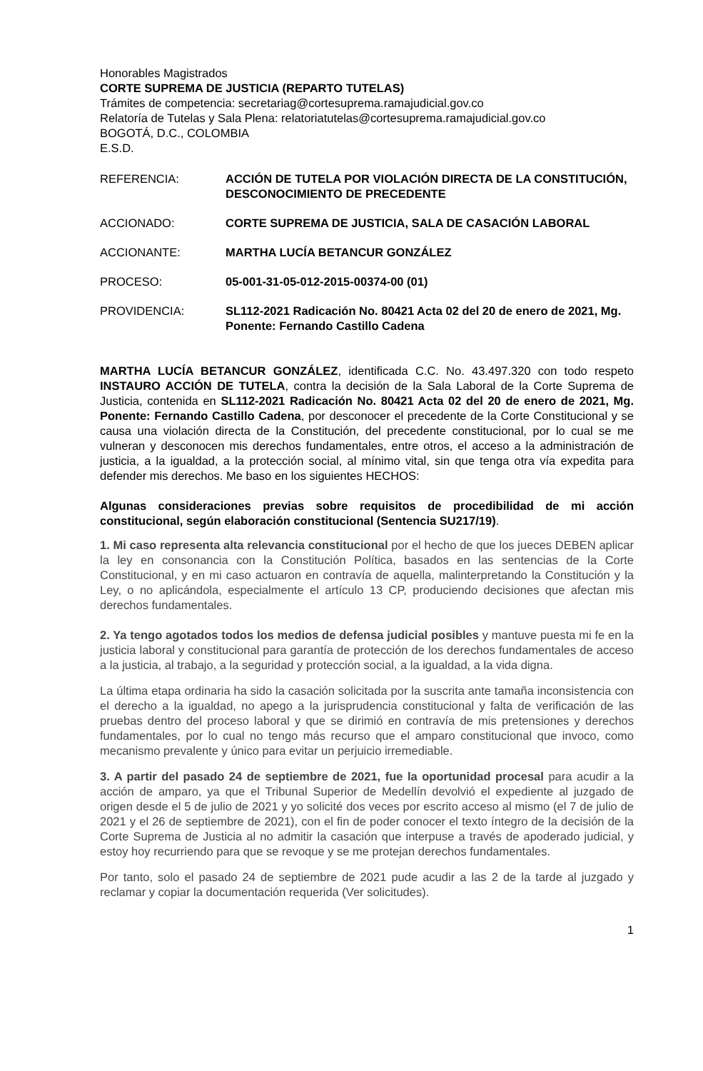Honorables Magistrados
CORTE SUPREMA DE JUSTICIA (REPARTO TUTELAS)
Trámites de competencia: secretariag@cortesuprema.ramajudicial.gov.co
Relatoría de Tutelas y Sala Plena: relatoriatutelas@cortesuprema.ramajudicial.gov.co
BOGOTÁ, D.C., COLOMBIA
E.S.D.
REFERENCIA: ACCIÓN DE TUTELA POR VIOLACIÓN DIRECTA DE LA CONSTITUCIÓN, DESCONOCIMIENTO DE PRECEDENTE
ACCIONADO: CORTE SUPREMA DE JUSTICIA, SALA DE CASACIÓN LABORAL
ACCIONANTE: MARTHA LUCÍA BETANCUR GONZÁLEZ
PROCESO: 05-001-31-05-012-2015-00374-00 (01)
PROVIDENCIA: SL112-2021 Radicación No. 80421 Acta 02 del 20 de enero de 2021, Mg. Ponente: Fernando Castillo Cadena
MARTHA LUCÍA BETANCUR GONZÁLEZ, identificada C.C. No. 43.497.320 con todo respeto INSTAURO ACCIÓN DE TUTELA, contra la decisión de la Sala Laboral de la Corte Suprema de Justicia, contenida en SL112-2021 Radicación No. 80421 Acta 02 del 20 de enero de 2021, Mg. Ponente: Fernando Castillo Cadena, por desconocer el precedente de la Corte Constitucional y se causa una violación directa de la Constitución, del precedente constitucional, por lo cual se me vulneran y desconocen mis derechos fundamentales, entre otros, el acceso a la administración de justicia, a la igualdad, a la protección social, al mínimo vital, sin que tenga otra vía expedita para defender mis derechos. Me baso en los siguientes HECHOS:
Algunas consideraciones previas sobre requisitos de procedibilidad de mi acción constitucional, según elaboración constitucional (Sentencia SU217/19).
1. Mi caso representa alta relevancia constitucional por el hecho de que los jueces DEBEN aplicar la ley en consonancia con la Constitución Política, basados en las sentencias de la Corte Constitucional, y en mi caso actuaron en contravía de aquella, malinterpretando la Constitución y la Ley, o no aplicándola, especialmente el artículo 13 CP, produciendo decisiones que afectan mis derechos fundamentales.
2. Ya tengo agotados todos los medios de defensa judicial posibles y mantuve puesta mi fe en la justicia laboral y constitucional para garantía de protección de los derechos fundamentales de acceso a la justicia, al trabajo, a la seguridad y protección social, a la igualdad, a la vida digna.
La última etapa ordinaria ha sido la casación solicitada por la suscrita ante tamaña inconsistencia con el derecho a la igualdad, no apego a la jurisprudencia constitucional y falta de verificación de las pruebas dentro del proceso laboral y que se dirimió en contravía de mis pretensiones y derechos fundamentales, por lo cual no tengo más recurso que el amparo constitucional que invoco, como mecanismo prevalente y único para evitar un perjuicio irremediable.
3. A partir del pasado 24 de septiembre de 2021, fue la oportunidad procesal para acudir a la acción de amparo, ya que el Tribunal Superior de Medellín devolvió el expediente al juzgado de origen desde el 5 de julio de 2021 y yo solicité dos veces por escrito acceso al mismo (el 7 de julio de 2021 y el 26 de septiembre de 2021), con el fin de poder conocer el texto íntegro de la decisión de la Corte Suprema de Justicia al no admitir la casación que interpuse a través de apoderado judicial, y estoy hoy recurriendo para que se revoque y se me protejan derechos fundamentales.
Por tanto, solo el pasado 24 de septiembre de 2021 pude acudir a las 2 de la tarde al juzgado y reclamar y copiar la documentación requerida (Ver solicitudes).
1